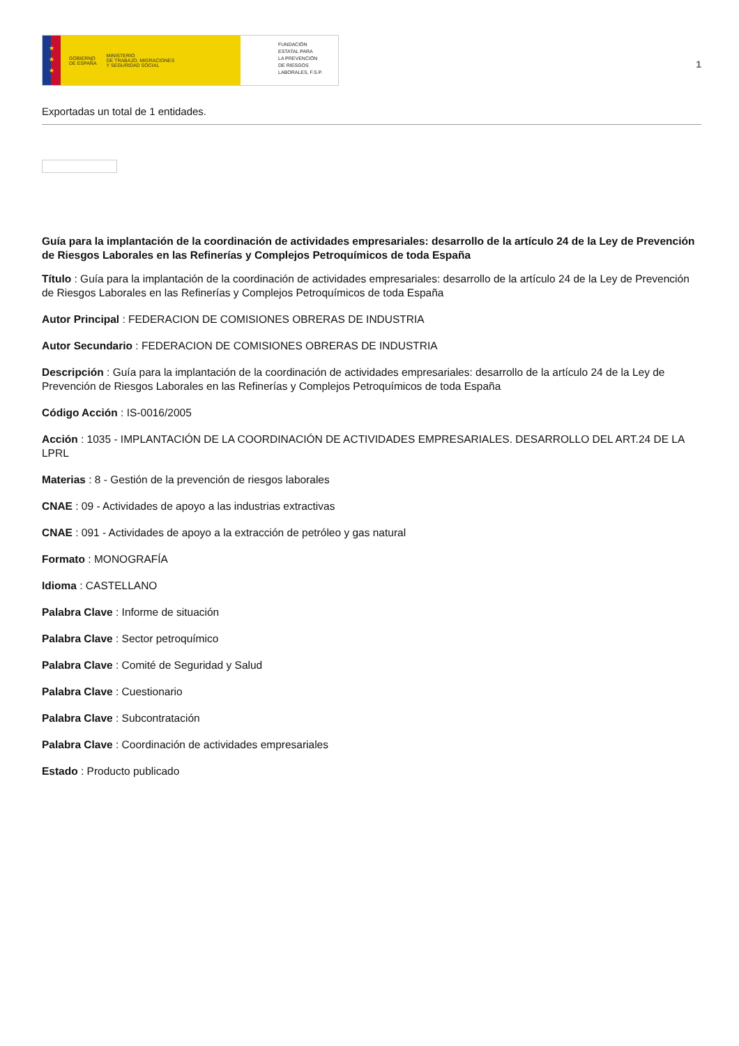★
★
★
GOBIERNO
DE ESPAÑA MINISTERIO
DE TRABAJO, MIGRACIONES
Y SEGURIDAD SOCIAL
FUNDACIÓN
ESTATAL PARA
LA PREVENCIÓN
DE RIESGOS
LABORALES, F.S.P.
1
Exportadas un total de 1 entidades.
Guía para la implantación de la coordinación de actividades empresariales: desarrollo de la artículo 24 de la Ley de Prevención de Riesgos Laborales en las Refinerías y Complejos Petroquímicos de toda España
Título : Guía para la implantación de la coordinación de actividades empresariales: desarrollo de la artículo 24 de la Ley de Prevención de Riesgos Laborales en las Refinerías y Complejos Petroquímicos de toda España
Autor Principal : FEDERACION DE COMISIONES OBRERAS DE INDUSTRIA
Autor Secundario : FEDERACION DE COMISIONES OBRERAS DE INDUSTRIA
Descripción : Guía para la implantación de la coordinación de actividades empresariales: desarrollo de la artículo 24 de la Ley de Prevención de Riesgos Laborales en las Refinerías y Complejos Petroquímicos de toda España
Código Acción : IS-0016/2005
Acción : 1035 - IMPLANTACIÓN DE LA COORDINACIÓN DE ACTIVIDADES EMPRESARIALES. DESARROLLO DEL ART.24 DE LA LPRL
Materias : 8 - Gestión de la prevención de riesgos laborales
CNAE : 09 - Actividades de apoyo a las industrias extractivas
CNAE : 091 - Actividades de apoyo a la extracción de petróleo y gas natural
Formato : MONOGRAFÍA
Idioma : CASTELLANO
Palabra Clave : Informe de situación
Palabra Clave : Sector petroquímico
Palabra Clave : Comité de Seguridad y Salud
Palabra Clave : Cuestionario
Palabra Clave : Subcontratación
Palabra Clave : Coordinación de actividades empresariales
Estado : Producto publicado